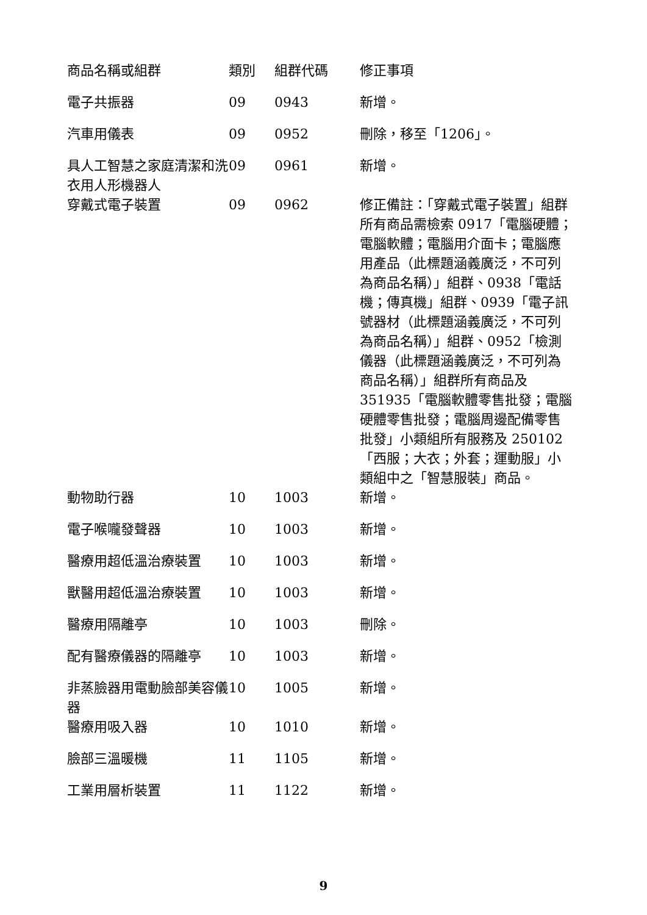| 商品名稱或組群 | 類別 | 組群代碼 | 修正事項 |
| --- | --- | --- | --- |
| 電子共振器 | 09 | 0943 | 新增。 |
| 汽車用儀表 | 09 | 0952 | 刪除，移至「1206」。 |
| 具人工智慧之家庭清潔和洗衣用人形機器人 | 09 | 0961 | 新增。 |
| 穿戴式電子裝置 | 09 | 0962 | 修正備註：「穿戴式電子裝置」組群所有商品需檢索 0917「電腦硬體；電腦軟體；電腦用介面卡；電腦應用產品（此標題涵義廣泛，不可列為商品名稱）」組群、0938「電話機；傳真機」組群、0939「電子訊號器材（此標題涵義廣泛，不可列為商品名稱）」組群、0952「檢測儀器（此標題涵義廣泛，不可列為商品名稱）」組群所有商品及 351935「電腦軟體零售批發；電腦硬體零售批發；電腦周邊配備零售批發」小類組所有服務及 250102「西服；大衣；外套；運動服」小類組中之「智慧服裝」商品。 |
| 動物助行器 | 10 | 1003 | 新增。 |
| 電子喉嚨發聲器 | 10 | 1003 | 新增。 |
| 醫療用超低溫治療裝置 | 10 | 1003 | 新增。 |
| 獸醫用超低溫治療裝置 | 10 | 1003 | 新增。 |
| 醫療用隔離亭 | 10 | 1003 | 刪除。 |
| 配有醫療儀器的隔離亭 | 10 | 1003 | 新增。 |
| 非蒸臉器用電動臉部美容儀器 | 10 | 1005 | 新增。 |
| 醫療用吸入器 | 10 | 1010 | 新增。 |
| 臉部三溫暖機 | 11 | 1105 | 新增。 |
| 工業用層析裝置 | 11 | 1122 | 新增。 |
9